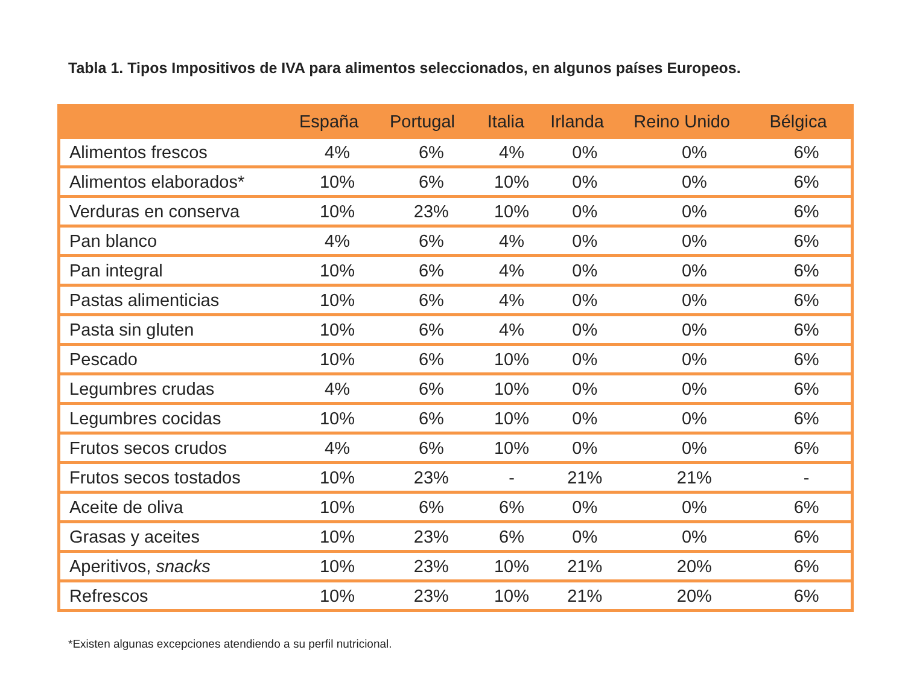Tabla 1. Tipos Impositivos de IVA para alimentos seleccionados, en algunos países Europeos.
| | España | Portugal | Italia | Irlanda | Reino Unido | Bélgica |
| --- | --- | --- | --- | --- | --- | --- |
| Alimentos frescos | 4% | 6% | 4% | 0% | 0% | 6% |
| Alimentos elaborados* | 10% | 6% | 10% | 0% | 0% | 6% |
| Verduras en conserva | 10% | 23% | 10% | 0% | 0% | 6% |
| Pan blanco | 4% | 6% | 4% | 0% | 0% | 6% |
| Pan integral | 10% | 6% | 4% | 0% | 0% | 6% |
| Pastas alimenticias | 10% | 6% | 4% | 0% | 0% | 6% |
| Pasta sin gluten | 10% | 6% | 4% | 0% | 0% | 6% |
| Pescado | 10% | 6% | 10% | 0% | 0% | 6% |
| Legumbres crudas | 4% | 6% | 10% | 0% | 0% | 6% |
| Legumbres cocidas | 10% | 6% | 10% | 0% | 0% | 6% |
| Frutos secos crudos | 4% | 6% | 10% | 0% | 0% | 6% |
| Frutos secos tostados | 10% | 23% | - | 21% | 21% | - |
| Aceite de oliva | 10% | 6% | 6% | 0% | 0% | 6% |
| Grasas y aceites | 10% | 23% | 6% | 0% | 0% | 6% |
| Aperitivos, snacks | 10% | 23% | 10% | 21% | 20% | 6% |
| Refrescos | 10% | 23% | 10% | 21% | 20% | 6% |
*Existen algunas excepciones atendiendo a su perfil nutricional.